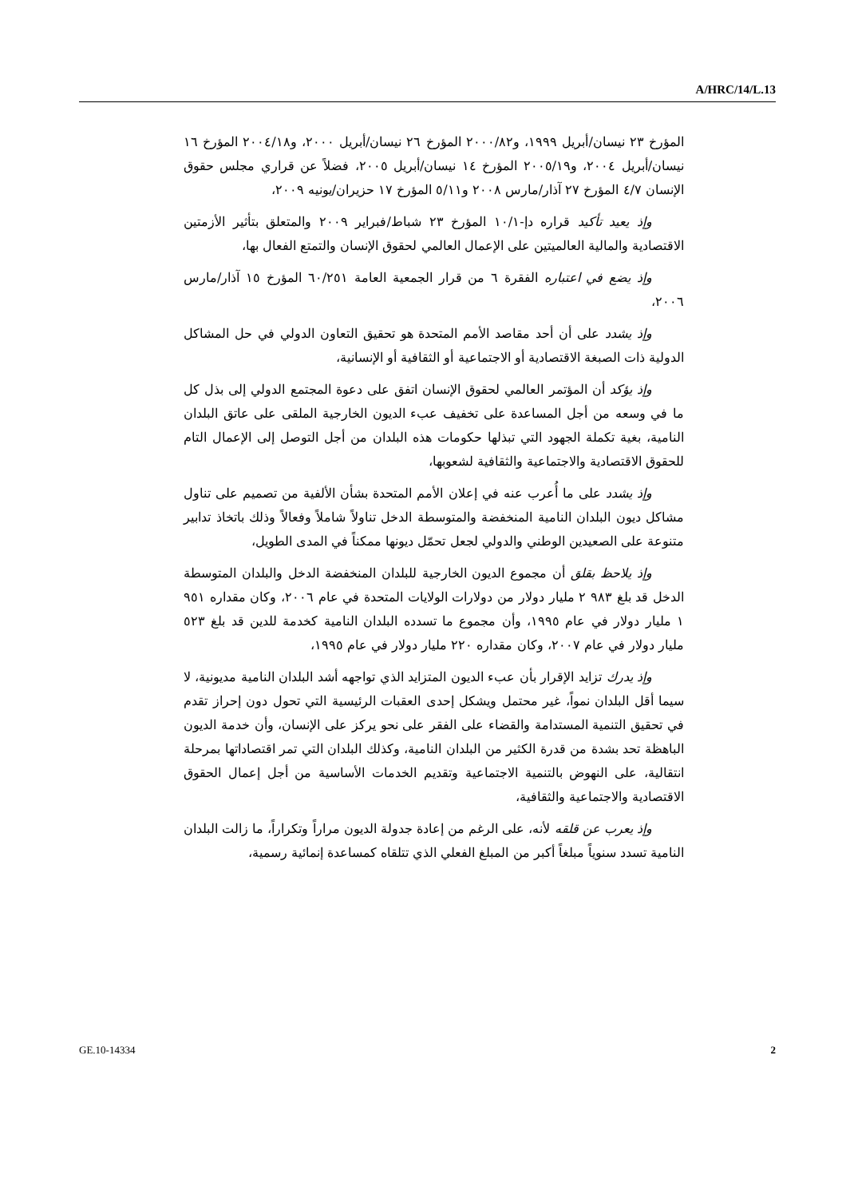A/HRC/14/L.13
المؤرخ ٢٣ نيسان/أبريل ١٩٩٩، و٢٠٠٠/٨٢ المؤرخ ٢٦ نيسان/أبريل ٢٠٠٠، و٢٠٠٤/١٨ المؤرخ ١٦ نيسان/أبريل ٢٠٠٤، و٢٠٠٥/١٩ المؤرخ ١٤ نيسان/أبريل ٢٠٠٥، فضلاً عن قراري مجلس حقوق الإنسان ٤/٧ المؤرخ ٢٧ آذار/مارس ٢٠٠٨ و٥/١١ المؤرخ ١٧ حزيران/يونيه ٢٠٠٩،
وإذ يعيد تأكيد قراره دإ-١٠/١ المؤرخ ٢٣ شباط/فبراير ٢٠٠٩ والمتعلق بتأثير الأزمتين الاقتصادية والمالية العالميتين على الإعمال العالمي لحقوق الإنسان والتمتع الفعال بها،
وإذ يضع في اعتباره الفقرة ٦ من قرار الجمعية العامة ٦٠/٢٥١ المؤرخ ١٥ آذار/مارس ٢٠٠٦،
وإذ يشدد على أن أحد مقاصد الأمم المتحدة هو تحقيق التعاون الدولي في حل المشاكل الدولية ذات الصبغة الاقتصادية أو الاجتماعية أو الثقافية أو الإنسانية،
وإذ يؤكد أن المؤتمر العالمي لحقوق الإنسان اتفق على دعوة المجتمع الدولي إلى بذل كل ما في وسعه من أجل المساعدة على تخفيف عبء الديون الخارجية الملقى على عاتق البلدان النامية، بغية تكملة الجهود التي تبذلها حكومات هذه البلدان من أجل التوصل إلى الإعمال التام للحقوق الاقتصادية والاجتماعية والثقافية لشعوبها،
وإذ يشدد على ما أُعرب عنه في إعلان الأمم المتحدة بشأن الألفية من تصميم على تناول مشاكل ديون البلدان النامية المنخفضة والمتوسطة الدخل تناولاً شاملاً وفعالاً وذلك باتخاذ تدابير متنوعة على الصعيدين الوطني والدولي لجعل تحمّل ديونها ممكناً في المدى الطويل،
وإذ يلاحظ بقلق أن مجموع الديون الخارجية للبلدان المنخفضة الدخل والبلدان المتوسطة الدخل قد بلغ ٩٨٣ ٢ مليار دولار من دولارات الولايات المتحدة في عام ٢٠٠٦، وكان مقداره ٩٥١ ١ مليار دولار في عام ١٩٩٥، وأن مجموع ما تسدده البلدان النامية كخدمة للدين قد بلغ ٥٢٣ مليار دولار في عام ٢٠٠٧، وكان مقداره ٢٢٠ مليار دولار في عام ١٩٩٥،
وإذ يدرك تزايد الإقرار بأن عبء الديون المتزايد الذي تواجهه أشد البلدان النامية مديونية، لا سيما أقل البلدان نمواً، غير محتمل ويشكل إحدى العقبات الرئيسية التي تحول دون إحراز تقدم في تحقيق التنمية المستدامة والقضاء على الفقر على نحو يركز على الإنسان، وأن خدمة الديون الباهظة تحد بشدة من قدرة الكثير من البلدان النامية، وكذلك البلدان التي تمر اقتصاداتها بمرحلة انتقالية، على النهوض بالتنمية الاجتماعية وتقديم الخدمات الأساسية من أجل إعمال الحقوق الاقتصادية والاجتماعية والثقافية،
وإذ يعرب عن قلقه لأنه، على الرغم من إعادة جدولة الديون مراراً وتكراراً، ما زالت البلدان النامية تسدد سنوياً مبلغاً أكبر من المبلغ الفعلي الذي تتلقاه كمساعدة إنمائية رسمية،
GE.10-14334 2